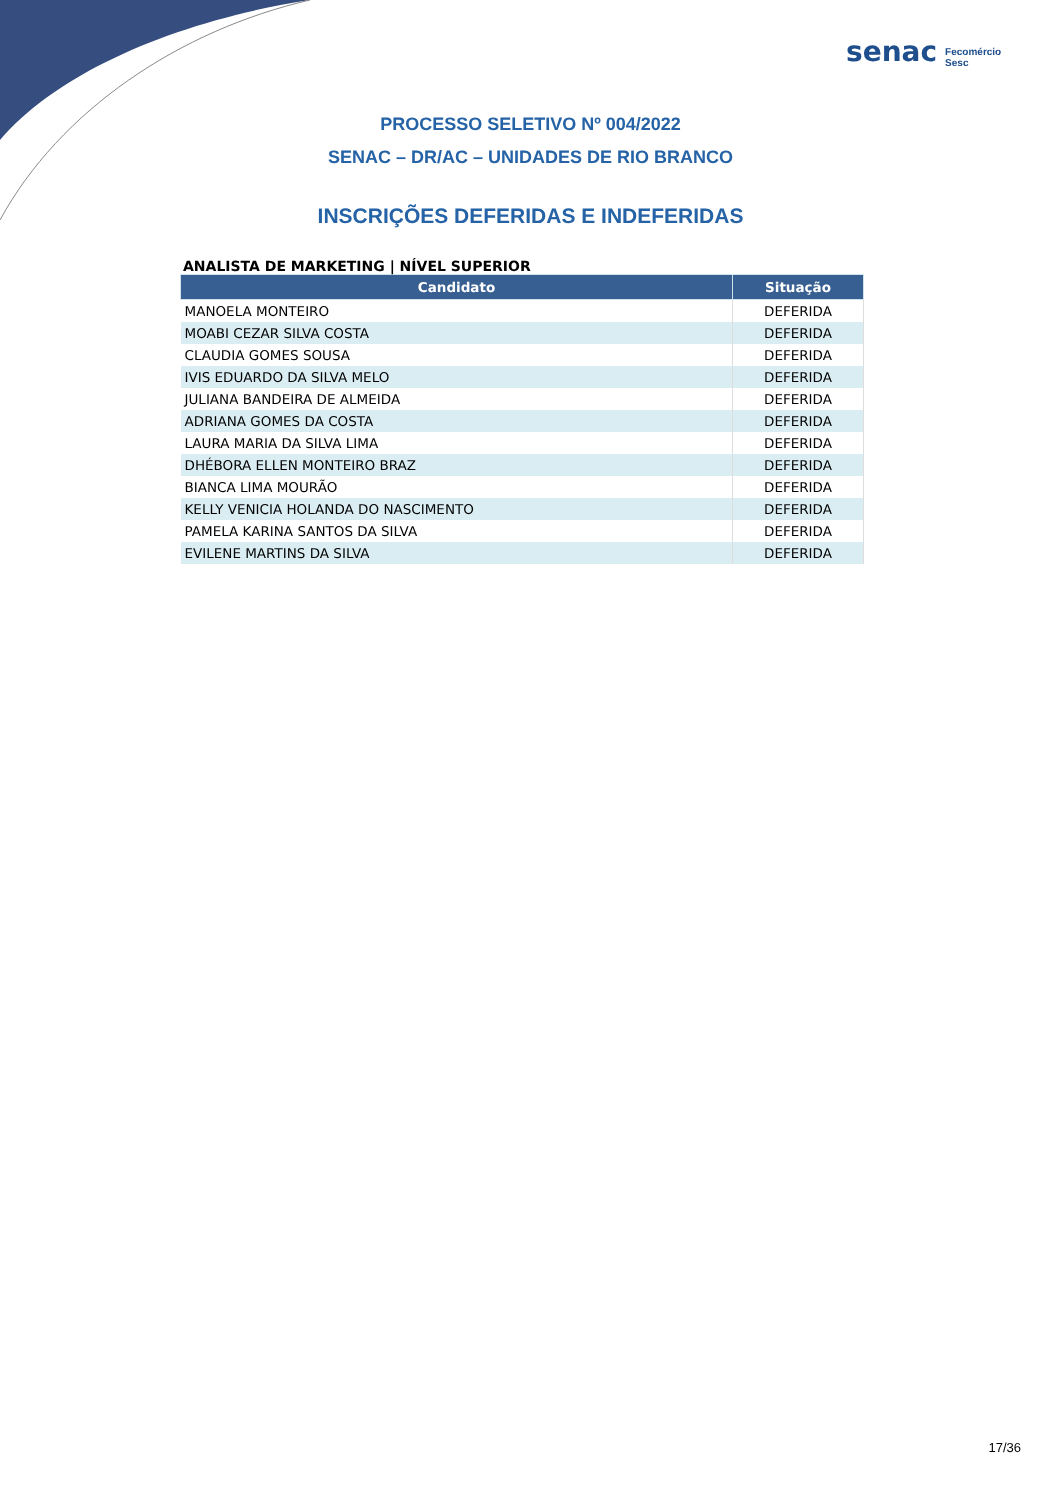senac Fecomércio
Sesc
PROCESSO SELETIVO Nº 004/2022
SENAC – DR/AC – UNIDADES DE RIO BRANCO
INSCRIÇÕES DEFERIDAS E INDEFERIDAS
ANALISTA DE MARKETING | NÍVEL SUPERIOR
| Candidato | Situação |
| --- | --- |
| MANOELA MONTEIRO | DEFERIDA |
| MOABI CEZAR SILVA COSTA | DEFERIDA |
| CLAUDIA GOMES SOUSA | DEFERIDA |
| IVIS EDUARDO DA SILVA MELO | DEFERIDA |
| JULIANA BANDEIRA DE ALMEIDA | DEFERIDA |
| ADRIANA GOMES DA COSTA | DEFERIDA |
| LAURA MARIA DA SILVA LIMA | DEFERIDA |
| DHÉBORA ELLEN MONTEIRO BRAZ | DEFERIDA |
| BIANCA LIMA MOURÃO | DEFERIDA |
| KELLY VENICIA HOLANDA DO NASCIMENTO | DEFERIDA |
| PAMELA KARINA SANTOS DA SILVA | DEFERIDA |
| EVILENE MARTINS DA SILVA | DEFERIDA |
17/36